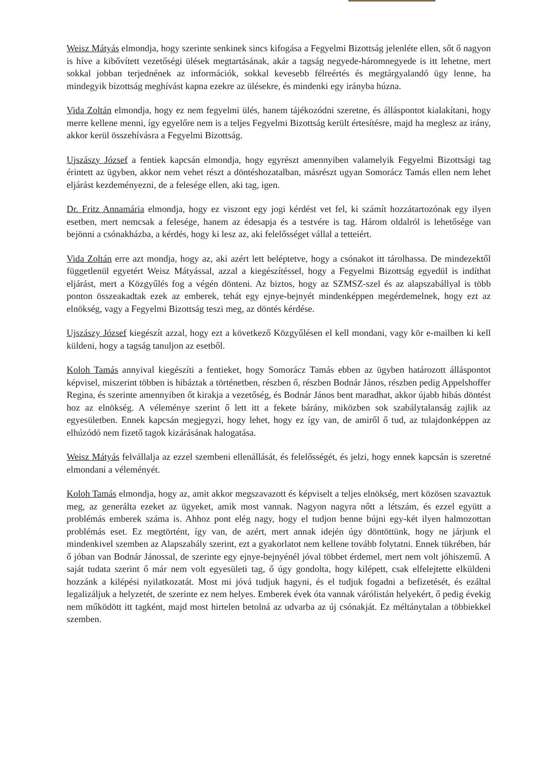Weisz Mátyás elmondja, hogy szerinte senkinek sincs kifogása a Fegyelmi Bizottság jelenléte ellen, sőt ő nagyon is híve a kibővített vezetőségi ülések megtartásának, akár a tagság negyede-háromnegyede is itt lehetne, mert sokkal jobban terjednének az információk, sokkal kevesebb félreértés és megtárgyalandó ügy lenne, ha mindegyik bizottság meghívást kapna ezekre az ülésekre, és mindenki egy irányba húzna.
Vida Zoltán elmondja, hogy ez nem fegyelmi ülés, hanem tájékozódni szeretne, és álláspontot kialakítani, hogy merre kellene menni, így egyelőre nem is a teljes Fegyelmi Bizottság került értesítésre, majd ha meglesz az irány, akkor kerül összehívásra a Fegyelmi Bizottság.
Ujszászy József a fentiek kapcsán elmondja, hogy egyrészt amennyiben valamelyik Fegyelmi Bizottsági tag érintett az ügyben, akkor nem vehet részt a döntéshozatalban, másrészt ugyan Somorácz Tamás ellen nem lehet eljárást kezdeményezni, de a felesége ellen, aki tag, igen.
Dr. Fritz Annamária elmondja, hogy ez viszont egy jogi kérdést vet fel, ki számít hozzátartozónak egy ilyen esetben, mert nemcsak a felesége, hanem az édesapja és a testvére is tag. Három oldalról is lehetősége van bejönni a csónakházba, a kérdés, hogy ki lesz az, aki felelősséget vállal a tetteiért.
Vida Zoltán erre azt mondja, hogy az, aki azért lett beléptetve, hogy a csónakot itt tárolhassa. De mindezektől függetlenül egyetért Weisz Mátyással, azzal a kiegészítéssel, hogy a Fegyelmi Bizottság egyedül is indíthat eljárást, mert a Közgyűlés fog a végén dönteni. Az biztos, hogy az SZMSZ-szel és az alapszabállyal is több ponton összeakadtak ezek az emberek, tehát egy ejnye-bejnyét mindenképpen megérdemelnek, hogy ezt az elnökség, vagy a Fegyelmi Bizottság teszi meg, az döntés kérdése.
Ujszászy József kiegészít azzal, hogy ezt a következő Közgyűlésen el kell mondani, vagy kör e-mailben ki kell küldeni, hogy a tagság tanuljon az esetből.
Koloh Tamás annyival kiegészíti a fentieket, hogy Somorácz Tamás ebben az ügyben határozott álláspontot képvisel, miszerint többen is hibáztak a történetben, részben ő, részben Bodnár János, részben pedig Appelshoffer Regina, és szerinte amennyiben őt kirakja a vezetőség, és Bodnár János bent maradhat, akkor újabb hibás döntést hoz az elnökség. A véleménye szerint ő lett itt a fekete bárány, miközben sok szabálytalanság zajlik az egyesületben. Ennek kapcsán megjegyzi, hogy lehet, hogy ez így van, de amiről ő tud, az tulajdonképpen az elhúzódó nem fizető tagok kizárásának halogatása.
Weisz Mátyás felvállalja az ezzel szembeni ellenállását, és felelősségét, és jelzi, hogy ennek kapcsán is szeretné elmondani a véleményét.
Koloh Tamás elmondja, hogy az, amit akkor megszavazott és képviselt a teljes elnökség, mert közösen szavaztuk meg, az generálta ezeket az ügyeket, amik most vannak. Nagyon nagyra nőtt a létszám, és ezzel együtt a problémás emberek száma is. Ahhoz pont elég nagy, hogy el tudjon benne bújni egy-két ilyen halmozottan problémás eset. Ez megtörtént, így van, de azért, mert annak idején úgy döntöttünk, hogy ne járjunk el mindenkivel szemben az Alapszabály szerint, ezt a gyakorlatot nem kellene tovább folytatni. Ennek tükrében, bár ő jóban van Bodnár Jánossal, de szerinte egy ejnye-bejnyénél jóval többet érdemel, mert nem volt jóhiszemű. A saját tudata szerint ő már nem volt egyesületi tag, ő úgy gondolta, hogy kilépett, csak elfelejtette elküldeni hozzánk a kilépési nyilatkozatát. Most mi jóvá tudjuk hagyni, és el tudjuk fogadni a befizetését, és ezáltal legalizáljuk a helyzetét, de szerinte ez nem helyes. Emberek évek óta vannak várólistán helyekért, ő pedig évekig nem működött itt tagként, majd most hirtelen betolná az udvarba az új csónakját. Ez méltánytalan a többiekkel szemben.